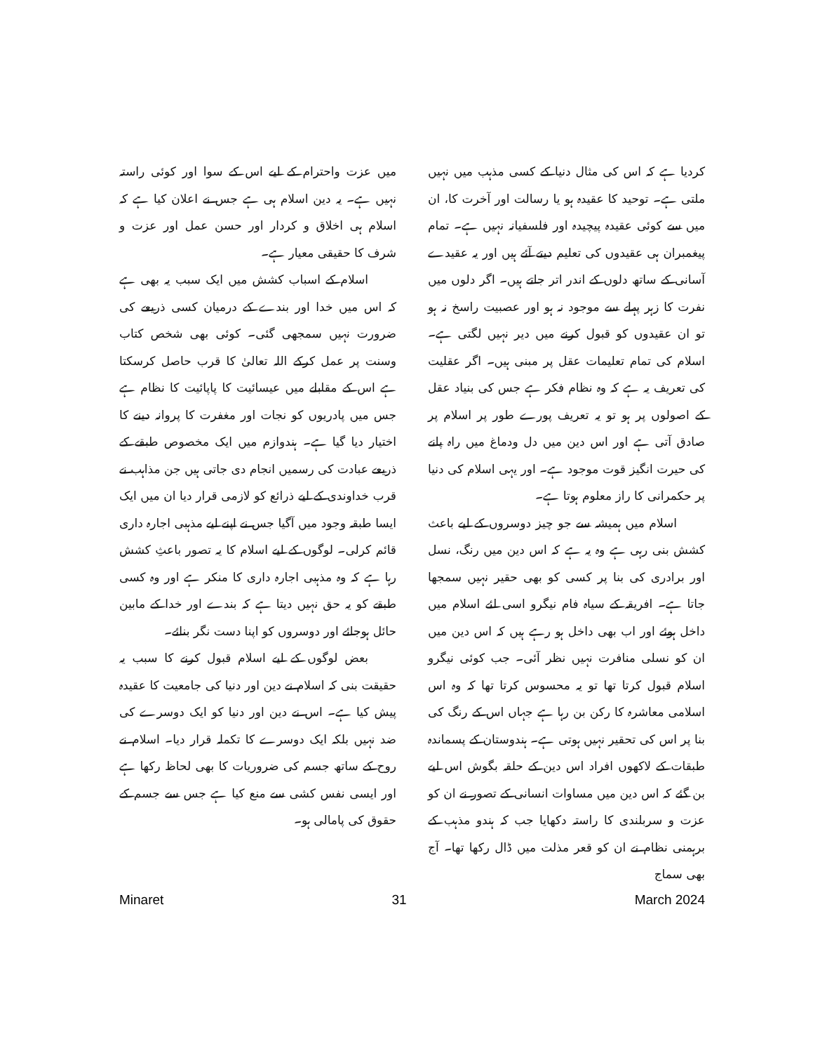کردیا ہے کہ اس کی مثال دنیا کے کسی مذہب میں نہیں ملتی ہے۔ توحید کا عقیدہ ہو یا رسالت اور آخرت کا، ان میں سے کوئی عقیدہ پیچیدہ اور فلسفیانہ نہیں ہے۔ تمام پیغمبران ہی عقیدوں کی تعلیم دیتے آئے ہیں اور یہ عقیدے آسانی کے ساتھ دلوں کے اندر اتر جاتے ہیں۔ اگر دلوں میں نفرت کا زہر پہلے سے موجود نہ ہو اور عصبیت راسخ نہ ہو تو ان عقیدوں کو قبول کرنے میں دیر نہیں لگتی ہے۔ اسلام کی تمام تعلیمات عقل پر مبنی ہیں۔ اگر عقلیت کی تعریف یہ ہے کہ وہ نظام فکر ہے جس کی بنیاد عقل کے اصولوں پر ہو تو یہ تعریف پورے طور پر اسلام پر صادق آتی ہے اور اس دین میں دل ودماغ میں راہ پانے کی حیرت انگیز قوت موجود ہے۔ اور یہی اسلام کی دنیا پر حکمرانی کا راز معلوم ہوتا ہے۔
اسلام میں ہمیشہ سے جو چیز دوسروں کے لیے باعث کشش بنی رہی ہے وہ یہ ہے کہ اس دین میں رنگ، نسل اور برادری کی بنا پر کسی کو بھی حقیر نہیں سمجھا جاتا ہے۔ افریقہ کے سیاہ فام نیگرو اسی لئے اسلام میں داخل ہوئے اور اب بھی داخل ہو رہے ہیں کہ اس دین میں ان کو نسلی منافرت نہیں نظر آئی۔ جب کوئی نیگرو اسلام قبول کرتا تھا تو یہ محسوس کرتا تھا کہ وہ اس اسلامی معاشرہ کا رکن بن رہا ہے جہاں اس کے رنگ کی بنا پر اس کی تحقیر نہیں ہوتی ہے۔ ہندوستان کے پسماندہ طبقات کے لاکھوں افراد اس دین کے حلقہ بگوش اس لیے بن گئے کہ اس دین میں مساوات انسانی کے تصور نے ان کو عزت و سربلندی کا راستہ دکھایا جب کہ ہندو مذہب کے برہمنی نظام نے ان کو قعر مذلت میں ڈال رکھا تھا۔ آج بھی سماج
میں عزت واحترام کے لیے اس کے سوا اور کوئی راستہ نہیں ہے۔ یہ دین اسلام ہی ہے جس نے اعلان کیا ہے کہ اسلام ہی اخلاق و کردار اور حسن عمل اور عزت و شرف کا حقیقی معیار ہے۔
اسلام کے اسباب کشش میں ایک سبب یہ بھی ہے کہ اس میں خدا اور بندے کے درمیان کسی ذریعے کی ضرورت نہیں سمجھی گئی۔ کوئی بھی شخص کتاب وسنت پر عمل کرکے اللہ تعالیٰ کا قرب حاصل کرسکتا ہے اس کے مقابلے میں عیسائیت کا پاپائیت کا نظام ہے جس میں پادریوں کو نجات اور مغفرت کا پروانہ دینے کا اختیار دیا گیا ہے۔ ہندوازم میں ایک مخصوص طبقے کے ذریعے عبادت کی رسمیں انجام دی جاتی ہیں جن مذاہب نے قرب خداوندی کے لیے ذرائع کو لازمی قرار دیا ان میں ایک ایسا طبقہ وجود میں آگیا جس نے اپنے لیے مذہبی اجارہ داری قائم کرلی۔ لوگوں کے لیے اسلام کا یہ تصور باعثِ کشش رہا ہے کہ وہ مذہبی اجارہ داری کا منکر ہے اور وہ کسی طبقے کو یہ حق نہیں دیتا ہے کہ بندے اور خدا کے مابین حائل ہوجائے اور دوسروں کو اپنا دست نگر بنائے۔
بعض لوگوں کے لیے اسلام قبول کرنے کا سبب یہ حقیقت بنی کہ اسلام نے دین اور دنیا کی جامعیت کا عقیدہ پیش کیا ہے۔ اس نے دین اور دنیا کو ایک دوسرے کی ضد نہیں بلکہ ایک دوسرے کا تکملہ قرار دیا۔ اسلام نے روح کے ساتھ جسم کی ضروریات کا بھی لحاظ رکھا ہے اور ایسی نفس کشی سے منع کیا ہے جس سے جسم کے حقوق کی پامالی ہو۔
Minaret 31 March 2024